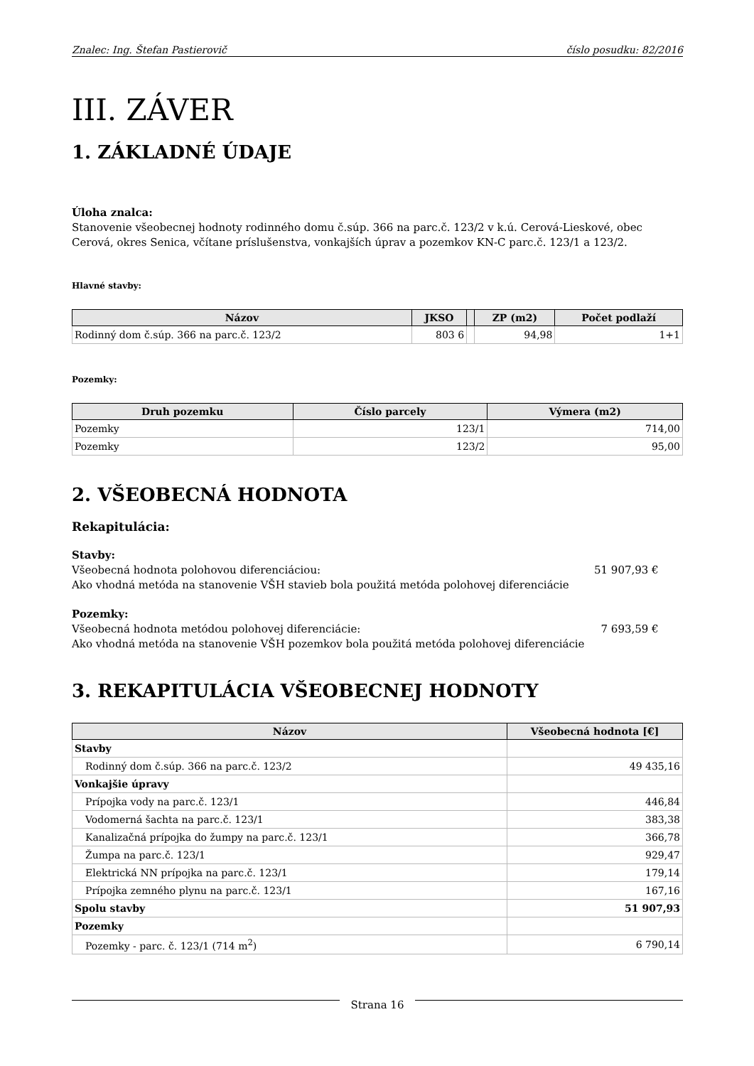Znalec: Ing. Štefan Pastierovič číslo posudku: 82/2016
III. ZÁVER
1. ZÁKLADNÉ ÚDAJE
Úloha znalca:
Stanovenie všeobecnej hodnoty rodinného domu č.súp. 366 na parc.č. 123/2 v k.ú. Cerová-Lieskové, obec Cerová, okres Senica, včítane príslušenstva, vonkajších úprav a pozemkov KN-C parc.č. 123/1 a 123/2.
Hlavné stavby:
| Názov | JKSO | | ZP (m2) | Počet podlaží |
| --- | --- | --- | --- | --- |
| Rodinný dom č.súp. 366 na parc.č. 123/2 | 803 6 | | 94,98 | 1+1 |
Pozemky:
| Druh pozemku | Číslo parcely | Výmera (m2) |
| --- | --- | --- |
| Pozemky | 123/1 | 714,00 |
| Pozemky | 123/2 | 95,00 |
2. VŠEOBECNÁ HODNOTA
Rekapitulácia:
Stavby:
Všeobecná hodnota polohovou diferenciáciou: 51 907,93 €
Ako vhodná metóda na stanovenie VŠH stavieb bola použitá metóda polohovej diferenciácie
Pozemky:
Všeobecná hodnota metódou polohovej diferenciácie: 7 693,59 €
Ako vhodná metóda na stanovenie VŠH pozemkov bola použitá metóda polohovej diferenciácie
3. REKAPITULÁCIA VŠEOBECNEJ HODNOTY
| Názov | Všeobecná hodnota [€] |
| --- | --- |
| Stavby | |
| Rodinný dom č.súp. 366 na parc.č. 123/2 | 49 435,16 |
| Vonkajšie úpravy | |
| Prípojka vody na parc.č. 123/1 | 446,84 |
| Vodomerná šachta na parc.č. 123/1 | 383,38 |
| Kanalizačná prípojka do žumpy na parc.č. 123/1 | 366,78 |
| Žumpa na parc.č. 123/1 | 929,47 |
| Elektrická NN prípojka na parc.č. 123/1 | 179,14 |
| Prípojka zemného plynu na parc.č. 123/1 | 167,16 |
| Spolu stavby | 51 907,93 |
| Pozemky | |
| Pozemky - parc. č. 123/1 (714 m<sup>2</sup>) | 6 790,14 |
Strana 16